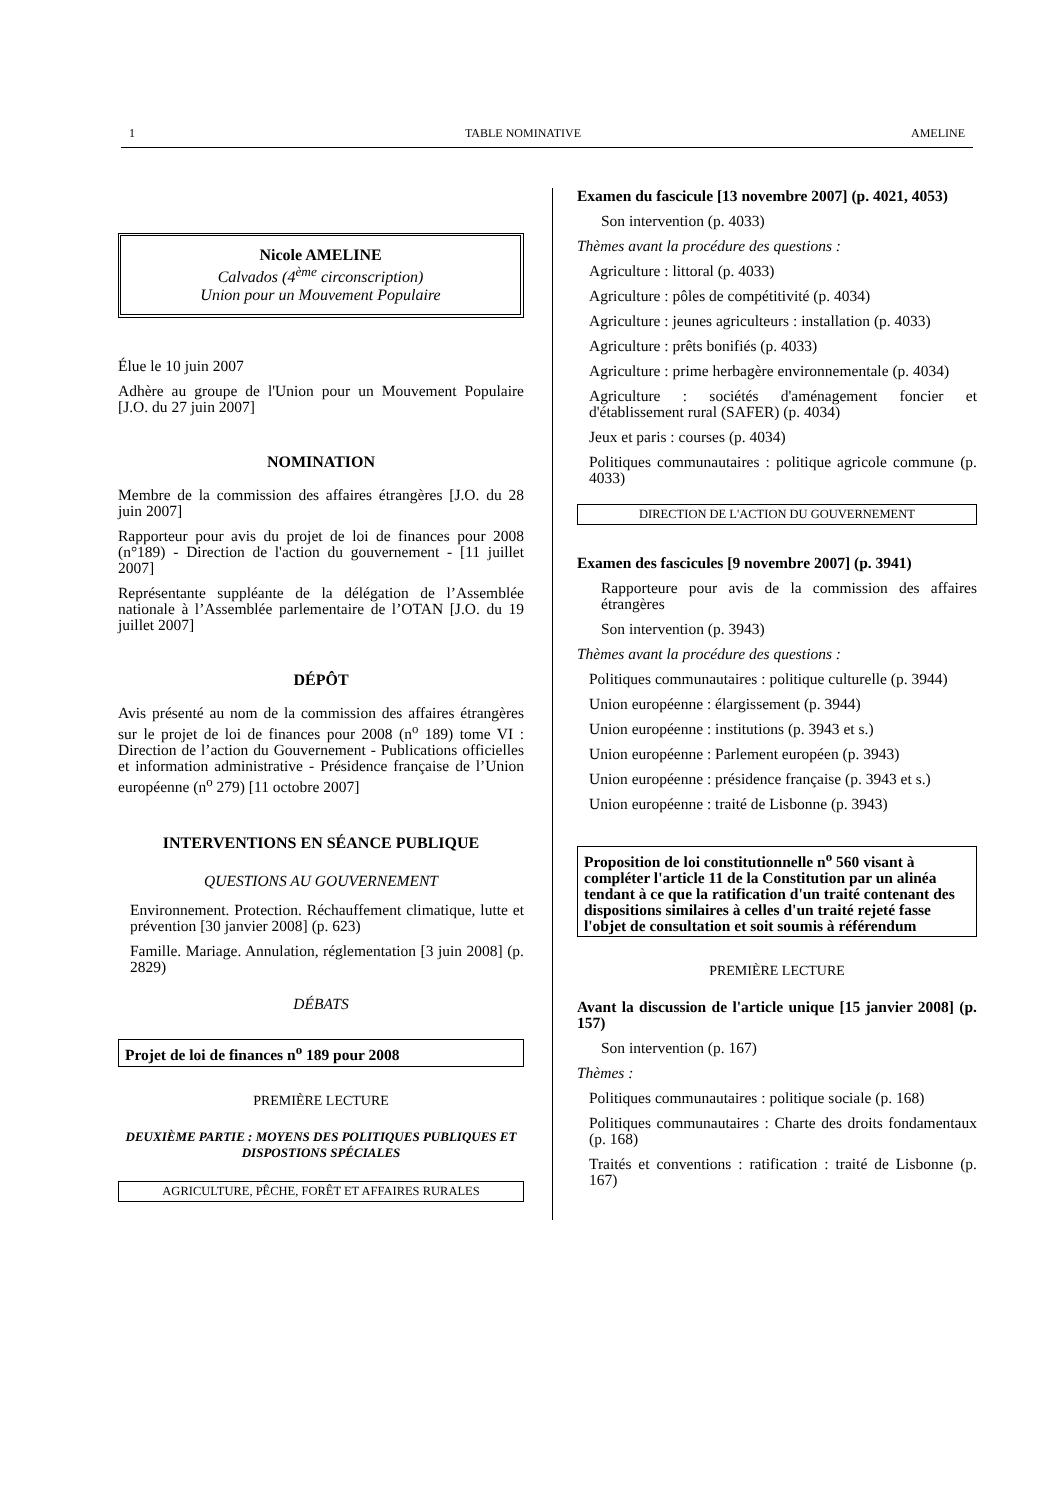1 TABLE NOMINATIVE AMELINE
Nicole AMELINE
Calvados (4<sup>ème</sup> circonscription)
Union pour un Mouvement Populaire
Élue le 10 juin 2007
Adhère au groupe de l'Union pour un Mouvement Populaire [J.O. du 27 juin 2007]
NOMINATION
Membre de la commission des affaires étrangères [J.O. du 28 juin 2007]
Rapporteur pour avis du projet de loi de finances pour 2008 (n°189) - Direction de l'action du gouvernement - [11 juillet 2007]
Représentante suppléante de la délégation de l’Assemblée nationale à l’Assemblée parlementaire de l’OTAN [J.O. du 19 juillet 2007]
DÉPÔT
Avis présenté au nom de la commission des affaires étrangères sur le projet de loi de finances pour 2008 (n<sup>o</sup> 189) tome VI : Direction de l’action du Gouvernement - Publications officielles et information administrative - Présidence française de l’Union européenne (n<sup>o</sup> 279) [11 octobre 2007]
INTERVENTIONS EN SÉANCE PUBLIQUE
QUESTIONS AU GOUVERNEMENT
Environnement. Protection. Réchauffement climatique, lutte et prévention [30 janvier 2008] (p. 623)
Famille. Mariage. Annulation, réglementation [3 juin 2008] (p. 2829)
DÉBATS
Projet de loi de finances n<sup>o</sup> 189 pour 2008
PREMIÈRE LECTURE
DEUXIÈME PARTIE : MOYENS DES POLITIQUES PUBLIQUES ET DISPOSTIONS SPÉCIALES
AGRICULTURE, PÊCHE, FORÊT ET AFFAIRES RURALES
Examen du fascicule [13 novembre 2007] (p. 4021, 4053)
Son intervention (p. 4033)
Thèmes avant la procédure des questions :
Agriculture : littoral (p. 4033)
Agriculture : pôles de compétitivité (p. 4034)
Agriculture : jeunes agriculteurs : installation (p. 4033)
Agriculture : prêts bonifiés (p. 4033)
Agriculture : prime herbagère environnementale (p. 4034)
Agriculture : sociétés d'aménagement foncier et d'établissement rural (SAFER) (p. 4034)
Jeux et paris : courses (p. 4034)
Politiques communautaires : politique agricole commune (p. 4033)
DIRECTION DE L'ACTION DU GOUVERNEMENT
Examen des fascicules [9 novembre 2007] (p. 3941)
Rapporteure pour avis de la commission des affaires étrangères
Son intervention (p. 3943)
Thèmes avant la procédure des questions :
Politiques communautaires : politique culturelle (p. 3944)
Union européenne : élargissement (p. 3944)
Union européenne : institutions (p. 3943 et s.)
Union européenne : Parlement européen (p. 3943)
Union européenne : présidence française (p. 3943 et s.)
Union européenne : traité de Lisbonne (p. 3943)
Proposition de loi constitutionnelle n<sup>o</sup> 560 visant à compléter l'article 11 de la Constitution par un alinéa tendant à ce que la ratification d'un traité contenant des dispositions similaires à celles d'un traité rejeté fasse l'objet de consultation et soit soumis à référendum
PREMIÈRE LECTURE
Avant la discussion de l'article unique [15 janvier 2008] (p. 157)
Son intervention (p. 167)
Thèmes :
Politiques communautaires : politique sociale (p. 168)
Politiques communautaires : Charte des droits fondamentaux (p. 168)
Traités et conventions : ratification : traité de Lisbonne (p. 167)